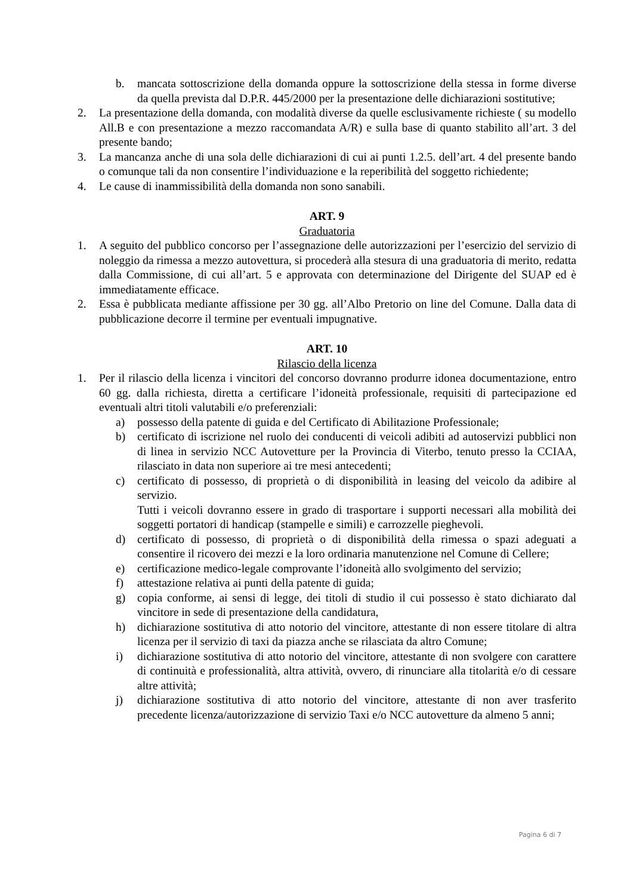b. mancata sottoscrizione della domanda oppure la sottoscrizione della stessa in forme diverse da quella prevista dal D.P.R. 445/2000 per la presentazione delle dichiarazioni sostitutive;
2. La presentazione della domanda, con modalità diverse da quelle esclusivamente richieste ( su modello All.B e con presentazione a mezzo raccomandata A/R) e sulla base di quanto stabilito all’art. 3 del presente bando;
3. La mancanza anche di una sola delle dichiarazioni di cui ai punti 1.2.5. dell’art. 4 del presente bando o comunque tali da non consentire l’individuazione e la reperibilità del soggetto richiedente;
4. Le cause di inammissibilità della domanda non sono sanabili.
ART. 9
Graduatoria
1. A seguito del pubblico concorso per l’assegnazione delle autorizzazioni per l’esercizio del servizio di noleggio da rimessa a mezzo autovettura, si procederà alla stesura di una graduatoria di merito, redatta dalla Commissione, di cui all’art. 5 e approvata con determinazione del Dirigente del SUAP ed è immediatamente efficace.
2. Essa è pubblicata mediante affissione per 30 gg. all’Albo Pretorio on line del Comune. Dalla data di pubblicazione decorre il termine per eventuali impugnative.
ART. 10
Rilascio della licenza
1. Per il rilascio della licenza i vincitori del concorso dovranno produrre idonea documentazione, entro 60 gg. dalla richiesta, diretta a certificare l’idoneità professionale, requisiti di partecipazione ed eventuali altri titoli valutabili e/o preferenziali:
a) possesso della patente di guida e del Certificato di Abilitazione Professionale;
b) certificato di iscrizione nel ruolo dei conducenti di veicoli adibiti ad autoservizi pubblici non di linea in servizio NCC Autovetture per la Provincia di Viterbo, tenuto presso la CCIAA, rilasciato in data non superiore ai tre mesi antecedenti;
c) certificato di possesso, di proprietà o di disponibilità in leasing del veicolo da adibire al servizio.
Tutti i veicoli dovranno essere in grado di trasportare i supporti necessari alla mobilità dei soggetti portatori di handicap (stampelle e simili) e carrozzelle pieghevoli.
d) certificato di possesso, di proprietà o di disponibilità della rimessa o spazi adeguati a consentire il ricovero dei mezzi e la loro ordinaria manutenzione nel Comune di Cellere;
e) certificazione medico-legale comprovante l’idoneità allo svolgimento del servizio;
f) attestazione relativa ai punti della patente di guida;
g) copia conforme, ai sensi di legge, dei titoli di studio il cui possesso è stato dichiarato dal vincitore in sede di presentazione della candidatura,
h) dichiarazione sostitutiva di atto notorio del vincitore, attestante di non essere titolare di altra licenza per il servizio di taxi da piazza anche se rilasciata da altro Comune;
i) dichiarazione sostitutiva di atto notorio del vincitore, attestante di non svolgere con carattere di continuità e professionalità, altra attività, ovvero, di rinunciare alla titolarità e/o di cessare altre attività;
j) dichiarazione sostitutiva di atto notorio del vincitore, attestante di non aver trasferito precedente licenza/autorizzazione di servizio Taxi e/o NCC autovetture da almeno 5 anni;
Pagina 6 di 7